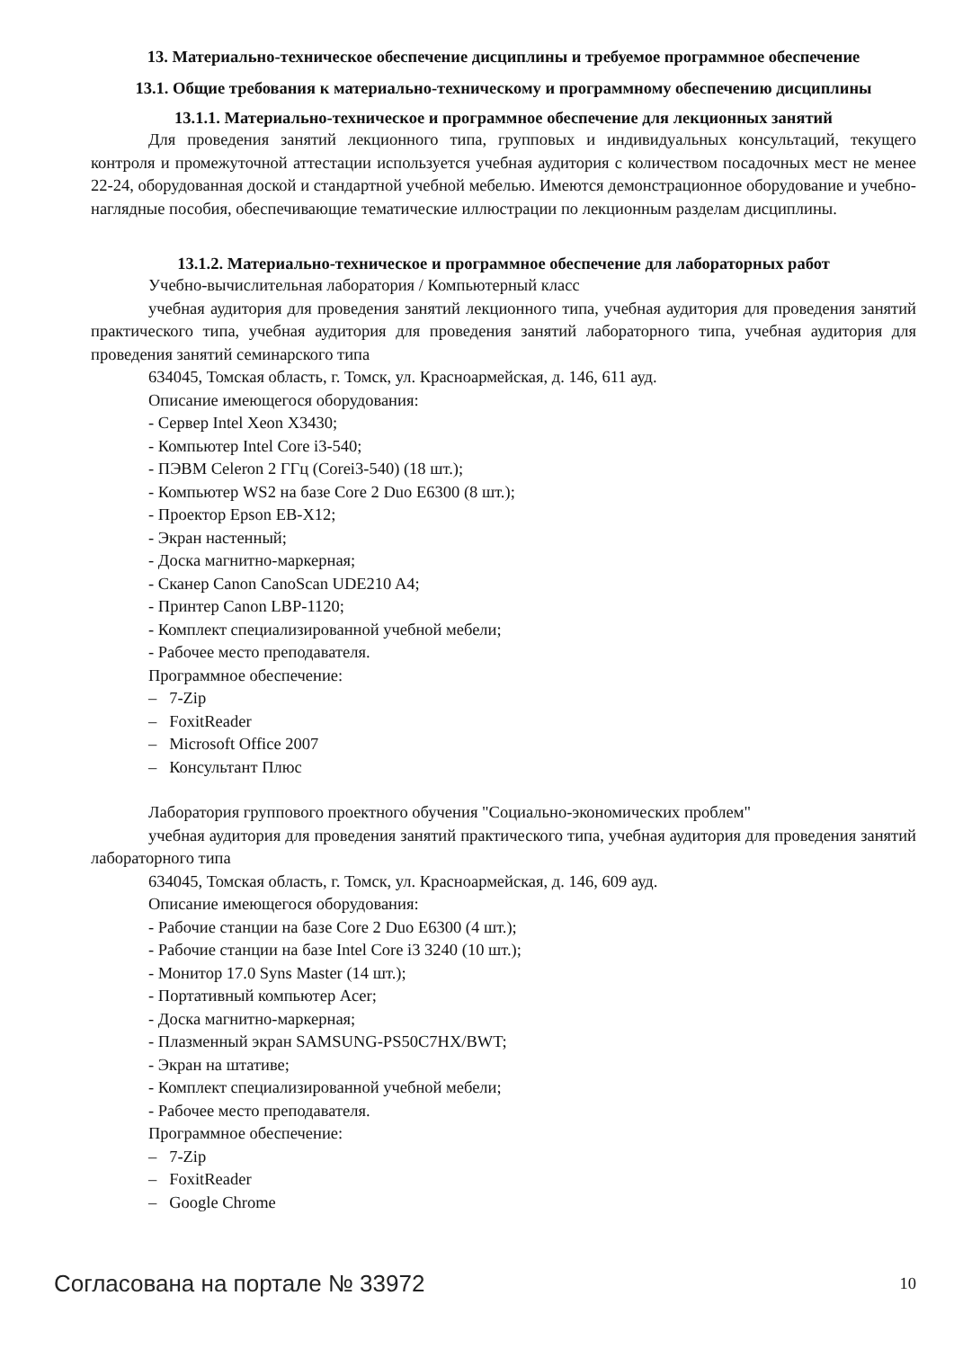13. Материально-техническое обеспечение дисциплины и требуемое программное обеспечение
13.1. Общие требования к материально-техническому и программному обеспечению дисциплины
13.1.1. Материально-техническое и программное обеспечение для лекционных занятий
Для проведения занятий лекционного типа, групповых и индивидуальных консультаций, текущего контроля и промежуточной аттестации используется учебная аудитория с количеством посадочных мест не менее 22-24, оборудованная доской и стандартной учебной мебелью. Имеются демонстрационное оборудование и учебно-наглядные пособия, обеспечивающие тематические иллюстрации по лекционным разделам дисциплины.
13.1.2. Материально-техническое и программное обеспечение для лабораторных работ
Учебно-вычислительная лаборатория / Компьютерный класс
учебная аудитория для проведения занятий лекционного типа, учебная аудитория для проведения занятий практического типа, учебная аудитория для проведения занятий лабораторного типа, учебная аудитория для проведения занятий семинарского типа
634045, Томская область, г. Томск, ул. Красноармейская, д. 146, 611 ауд.
Описание имеющегося оборудования:
- Сервер Intel Xeon X3430;
- Компьютер Intel Core i3-540;
- ПЭВМ Celeron 2 ГГц (Corei3-540) (18 шт.);
- Компьютер WS2 на базе Core 2 Duo E6300 (8 шт.);
- Проектор Epson EB-X12;
- Экран настенный;
- Доска магнитно-маркерная;
- Сканер Canon CanoScan UDE210 A4;
- Принтер Canon LBP-1120;
- Комплект специализированной учебной мебели;
- Рабочее место преподавателя.
Программное обеспечение:
– 7-Zip
– FoxitReader
– Microsoft Office 2007
– Консультант Плюс
Лаборатория группового проектного обучения "Социально-экономических проблем"
учебная аудитория для проведения занятий практического типа, учебная аудитория для проведения занятий лабораторного типа
634045, Томская область, г. Томск, ул. Красноармейская, д. 146, 609 ауд.
Описание имеющегося оборудования:
- Рабочие станции на базе Core 2 Duo E6300 (4 шт.);
- Рабочие станции на базе Intel Core i3 3240 (10 шт.);
- Монитор 17.0 Syns Master (14 шт.);
- Портативный компьютер Acer;
- Доска магнитно-маркерная;
- Плазменный экран SAMSUNG-PS50C7HX/BWT;
- Экран на штативе;
- Комплект специализированной учебной мебели;
- Рабочее место преподавателя.
Программное обеспечение:
– 7-Zip
– FoxitReader
– Google Chrome
Согласована на портале № 33972 10